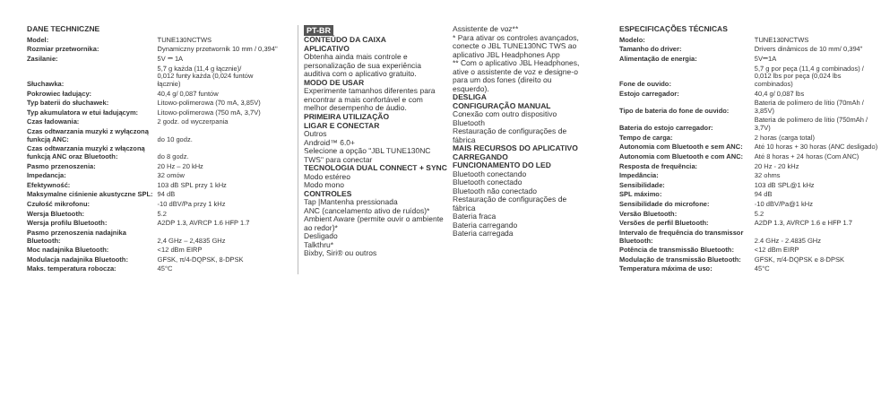DANE TECHNICZNE
| Model: | TUNE130NCTWS |
| Rozmiar przetwornika: | Dynamiczny przetwornik 10 mm / 0,394" |
| Zasilanie: | 5V ⎓ 1A |
| Słuchawka: | 5,7 g każda (11,4 g łącznie)/ 0,012 funty każda (0,024 funtów łącznie) |
| Pokrowiec ładujący: | 40,4 g/ 0,087 funtów |
| Typ baterii do słuchawek: | Litowo-polimerowa (70 mA, 3,85V) |
| Typ akumulatora w etui ładującym: | Litowo-polimerowa (750 mA, 3,7V) |
| Czas ładowania: | 2 godz. od wyczerpania |
| Czas odtwarzania muzyki z wyłączoną funkcją ANC: | do 10 godz. |
| Czas odtwarzania muzyki z włączoną funkcją ANC oraz Bluetooth: | do 8 godz. |
| Pasmo przenoszenia: | 20 Hz – 20 kHz |
| Impedancja: | 32 omów |
| Efektywność: | 103 dB SPL przy 1 kHz |
| Maksymalne ciśnienie akustyczne SPL: | 94 dB |
| Czułość mikrofonu: | -10 dBV/Pa przy 1 kHz |
| Wersja Bluetooth: | 5.2 |
| Wersja profilu Bluetooth: | A2DP 1.3, AVRCP 1.6 HFP 1.7 |
| Pasmo przenoszenia nadajnika Bluetooth: | 2,4 GHz – 2,4835 GHz |
| Moc nadajnika Bluetooth: | <12 dBm EIRP |
| Modulacja nadajnika Bluetooth: | GFSK, π/4-DQPSK, 8-DPSK |
| Maks. temperatura robocza: | 45°C |
PT-BR
CONTEÚDO DA CAIXA
APLICATIVO
Obtenha ainda mais controle e personalização de sua experiência auditiva com o aplicativo gratuito.
MODO DE USAR
Experimente tamanhos diferentes para encontrar a mais confortável e com melhor desempenho de áudio.
PRIMEIRA UTILIZAÇÃO
LIGAR E CONECTAR
Outros
Android™ 6.0+
Selecione a opção "JBL TUNE130NC TWS" para conectar
TECNOLOGIA DUAL CONNECT + SYNC
Modo estéreo
Modo mono
CONTROLES
Tap |Mantenha pressionada
ANC (cancelamento ativo de ruídos)*
Ambient Aware (permite ouvir o ambiente ao redor)*
Desligado
Talkthru*
Bixby, Siri® ou outros
Assistente de voz**
* Para ativar os controles avançados, conecte o JBL TUNE130NC TWS ao aplicativo JBL Headphones App
** Com o aplicativo JBL Headphones, ative o assistente de voz e designe-o para um dos fones (direito ou esquerdo).
DESLIGA
CONFIGURAÇÃO MANUAL
Conexão com outro dispositivo Bluetooth
Restauração de configurações de fábrica
MAIS RECURSOS DO APLICATIVO
CARREGANDO
FUNCIONAMENTO DO LED
Bluetooth conectando
Bluetooth conectado
Bluetooth não conectado
Restauração de configurações de fábrica
Bateria fraca
Bateria carregando
Bateria carregada
ESPECIFICAÇÕES TÉCNICAS
| Modelo: | TUNE130NCTWS |
| Tamanho do driver: | Drivers dinâmicos de 10 mm/ 0,394" |
| Alimentação de energia: | 5V⎓1A |
| Fone de ouvido: | 5,7 g por peça (11,4 g combinados) / 0,012 lbs por peça (0,024 lbs combinados) |
| Estojo carregador: | 40,4 g/ 0,087 lbs |
| Tipo de bateria do fone de ouvido: | Bateria de polímero de lítio (70mAh / 3,85V) |
| Bateria do estojo carregador: | Bateria de polímero de lítio (750mAh / 3,7V) |
| Tempo de carga: | 2 horas (carga total) |
| Autonomia com Bluetooth e sem ANC: | Até 10 horas + 30 horas (ANC desligado) |
| Autonomia com Bluetooth e com ANC: | Até 8 horas + 24 horas (Com ANC) |
| Resposta de frequência: | 20 Hz - 20 kHz |
| Impedância: | 32 ohms |
| Sensibilidade: | 103 dB SPL@1 kHz |
| SPL máximo: | 94 dB |
| Sensibilidade do microfone: | -10 dBV/Pa@1 kHz |
| Versão Bluetooth: | 5.2 |
| Versões de perfil Bluetooth: | A2DP 1.3, AVRCP 1.6 e HFP 1.7 |
| Intervalo de frequência do transmissor Bluetooth: | 2.4 GHz - 2.4835 GHz |
| Potência de transmissão Bluetooth: | <12 dBm EIRP |
| Modulação de transmissão Bluetooth: | GFSK, π/4-DQPSK e 8-DPSK |
| Temperatura máxima de uso: | 45°C |